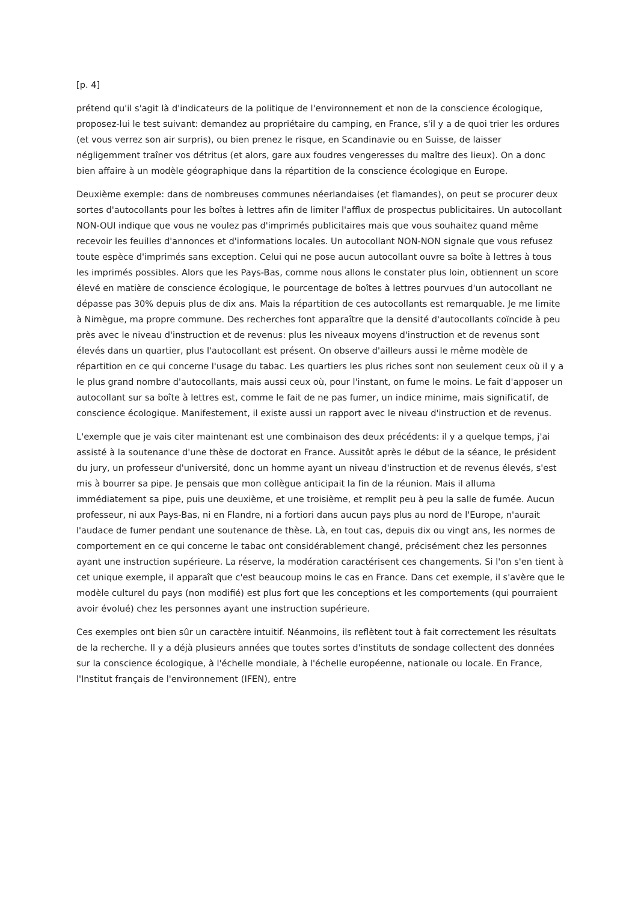[p. 4]
prétend qu'il s'agit là d'indicateurs de la politique de l'environnement et non de la conscience écologique, proposez-lui le test suivant: demandez au propriétaire du camping, en France, s'il y a de quoi trier les ordures (et vous verrez son air surpris), ou bien prenez le risque, en Scandinavie ou en Suisse, de laisser négligemment traîner vos détritus (et alors, gare aux foudres vengeresses du maître des lieux). On a donc bien affaire à un modèle géographique dans la répartition de la conscience écologique en Europe.
Deuxième exemple: dans de nombreuses communes néerlandaises (et flamandes), on peut se procurer deux sortes d'autocollants pour les boîtes à lettres afin de limiter l'afflux de prospectus publicitaires. Un autocollant NON-OUI indique que vous ne voulez pas d'imprimés publicitaires mais que vous souhaitez quand même recevoir les feuilles d'annonces et d'informations locales. Un autocollant NON-NON signale que vous refusez toute espèce d'imprimés sans exception. Celui qui ne pose aucun autocollant ouvre sa boîte à lettres à tous les imprimés possibles. Alors que les Pays-Bas, comme nous allons le constater plus loin, obtiennent un score élevé en matière de conscience écologique, le pourcentage de boîtes à lettres pourvues d'un autocollant ne dépasse pas 30% depuis plus de dix ans. Mais la répartition de ces autocollants est remarquable. Je me limite à Nimègue, ma propre commune. Des recherches font apparaître que la densité d'autocollants coïncide à peu près avec le niveau d'instruction et de revenus: plus les niveaux moyens d'instruction et de revenus sont élevés dans un quartier, plus l'autocollant est présent. On observe d'ailleurs aussi le même modèle de répartition en ce qui concerne l'usage du tabac. Les quartiers les plus riches sont non seulement ceux où il y a le plus grand nombre d'autocollants, mais aussi ceux où, pour l'instant, on fume le moins. Le fait d'apposer un autocollant sur sa boîte à lettres est, comme le fait de ne pas fumer, un indice minime, mais significatif, de conscience écologique. Manifestement, il existe aussi un rapport avec le niveau d'instruction et de revenus.
L'exemple que je vais citer maintenant est une combinaison des deux précédents: il y a quelque temps, j'ai assisté à la soutenance d'une thèse de doctorat en France. Aussitôt après le début de la séance, le président du jury, un professeur d'université, donc un homme ayant un niveau d'instruction et de revenus élevés, s'est mis à bourrer sa pipe. Je pensais que mon collègue anticipait la fin de la réunion. Mais il alluma immédiatement sa pipe, puis une deuxième, et une troisième, et remplit peu à peu la salle de fumée. Aucun professeur, ni aux Pays-Bas, ni en Flandre, ni a fortiori dans aucun pays plus au nord de l'Europe, n'aurait l'audace de fumer pendant une soutenance de thèse. Là, en tout cas, depuis dix ou vingt ans, les normes de comportement en ce qui concerne le tabac ont considérablement changé, précisément chez les personnes ayant une instruction supérieure. La réserve, la modération caractérisent ces changements. Si l'on s'en tient à cet unique exemple, il apparaît que c'est beaucoup moins le cas en France. Dans cet exemple, il s'avère que le modèle culturel du pays (non modifié) est plus fort que les conceptions et les comportements (qui pourraient avoir évolué) chez les personnes ayant une instruction supérieure.
Ces exemples ont bien sûr un caractère intuitif. Néanmoins, ils reflètent tout à fait correctement les résultats de la recherche. Il y a déjà plusieurs années que toutes sortes d'instituts de sondage collectent des données sur la conscience écologique, à l'échelle mondiale, à l'échelle européenne, nationale ou locale. En France, l'Institut français de l'environnement (IFEN), entre